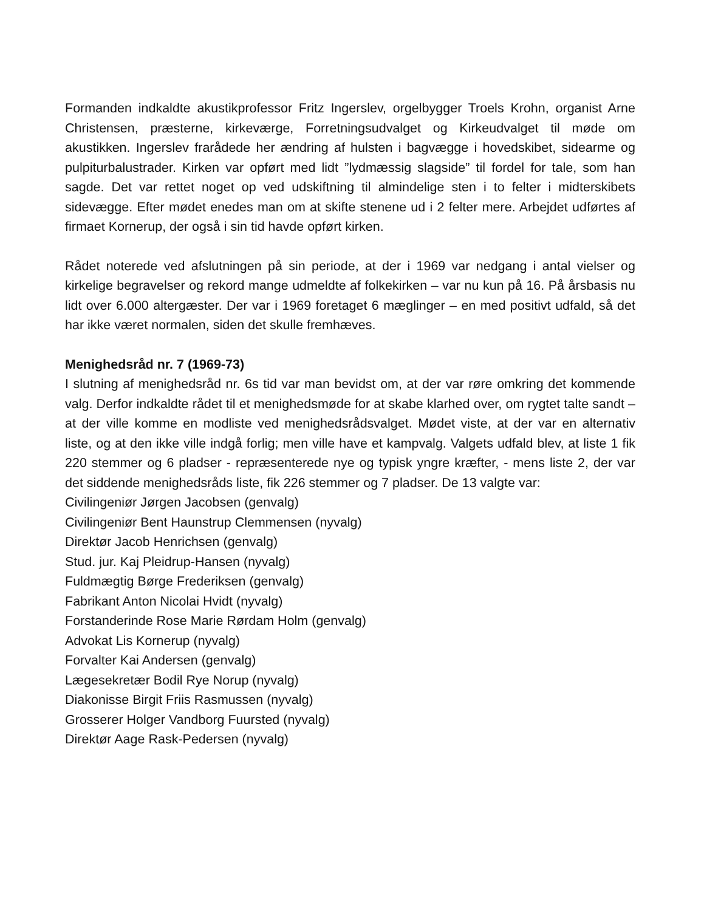Formanden indkaldte akustikprofessor Fritz Ingerslev, orgelbygger Troels Krohn, organist Arne Christensen, præsterne, kirkeværge, Forretningsudvalget og Kirkeudvalget til møde om akustikken. Ingerslev frarådede her ændring af hulsten i bagvægge i hovedskibet, sidearme og pulpiturbalustrader. Kirken var opført med lidt ”lydmæssig slagside” til fordel for tale, som han sagde. Det var rettet noget op ved udskiftning til almindelige sten i to felter i midterskibets sidevægge. Efter mødet enedes man om at skifte stenene ud i 2 felter mere. Arbejdet udførtes af firmaet Kornerup, der også i sin tid havde opført kirken.
Rådet noterede ved afslutningen på sin periode, at der i 1969 var nedgang i antal vielser og kirkelige begravelser og rekord mange udmeldte af folkekirken – var nu kun på 16. På årsbasis nu lidt over 6.000 altergæster. Der var i 1969 foretaget 6 mæglinger – en med positivt udfald, så det har ikke været normalen, siden det skulle fremhæves.
Menighedsråd nr. 7 (1969-73)
I slutning af menighedsråd nr. 6s tid var man bevidst om, at der var røre omkring det kommende valg. Derfor indkaldte rådet til et menighedsmøde for at skabe klarhed over, om rygtet talte sandt – at der ville komme en modliste ved menighedsrådsvalget. Mødet viste, at der var en alternativ liste, og at den ikke ville indgå forlig; men ville have et kampvalg. Valgets udfald blev, at liste 1 fik 220 stemmer og 6 pladser - repræsenterede nye og typisk yngre kræfter, - mens liste 2, der var det siddende menighedsråds liste, fik 226 stemmer og 7 pladser. De 13 valgte var:
Civilingeniør Jørgen Jacobsen (genvalg)
Civilingeniør Bent Haunstrup Clemmensen (nyvalg)
Direktør Jacob Henrichsen (genvalg)
Stud. jur. Kaj Pleidrup-Hansen (nyvalg)
Fuldmægtig Børge Frederiksen (genvalg)
Fabrikant Anton Nicolai Hvidt (nyvalg)
Forstanderinde Rose Marie Rørdam Holm (genvalg)
Advokat Lis Kornerup (nyvalg)
Forvalter Kai Andersen (genvalg)
Lægesekretær Bodil Rye Norup (nyvalg)
Diakonisse Birgit Friis Rasmussen (nyvalg)
Grosserer Holger Vandborg Fuursted (nyvalg)
Direktør Aage Rask-Pedersen (nyvalg)